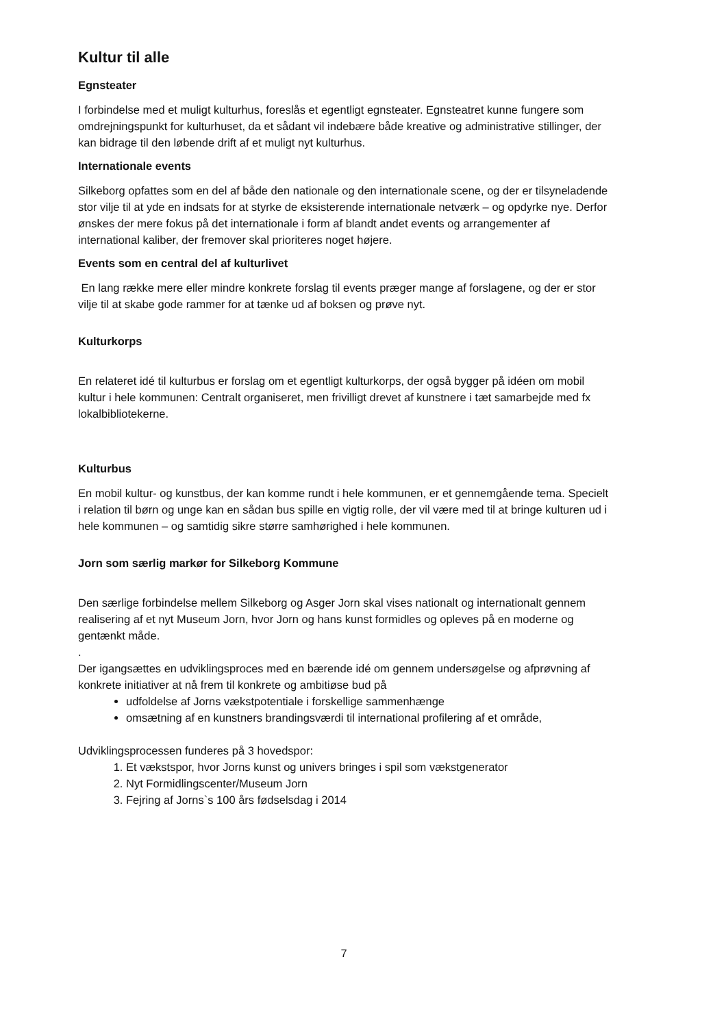Kultur til alle
Egnsteater
I forbindelse med et muligt kulturhus, foreslås et egentligt egnsteater. Egnsteatret kunne fungere som omdrejningspunkt for kulturhuset, da et sådant vil indebære både kreative og administrative stillinger, der kan bidrage til den løbende drift af et muligt nyt kulturhus.
Internationale events
Silkeborg opfattes som en del af både den nationale og den internationale scene, og der er tilsyneladende stor vilje til at yde en indsats for at styrke de eksisterende internationale netværk – og opdyrke nye. Derfor ønskes der mere fokus på det internationale i form af blandt andet events og arrangementer af international kaliber, der fremover skal prioriteres noget højere.
Events som en central del af kulturlivet
En lang række mere eller mindre konkrete forslag til events præger mange af forslagene, og der er stor vilje til at skabe gode rammer for at tænke ud af boksen og prøve nyt.
Kulturkorps
En relateret idé til kulturbus er forslag om et egentligt kulturkorps, der også bygger på idéen om mobil kultur i hele kommunen: Centralt organiseret, men frivilligt drevet af kunstnere i tæt samarbejde med fx lokalbibliotekerne.
Kulturbus
En mobil kultur- og kunstbus, der kan komme rundt i hele kommunen, er et gennemgående tema. Specielt i relation til børn og unge kan en sådan bus spille en vigtig rolle, der vil være med til at bringe kulturen ud i hele kommunen – og samtidig sikre større samhørighed i hele kommunen.
Jorn som særlig markør for Silkeborg Kommune
Den særlige forbindelse mellem Silkeborg og Asger Jorn skal vises nationalt og internationalt gennem realisering af et nyt Museum Jorn, hvor Jorn og hans kunst formidles og opleves på en moderne og gentænkt måde.
.
Der igangsættes en udviklingsproces med en bærende idé om gennem undersøgelse og afprøvning af konkrete initiativer at nå frem til konkrete og ambitiøse bud på
udfoldelse af Jorns vækstpotentiale i forskellige sammenhænge
omsætning af en kunstners brandingsværdi til international profilering af et område,
Udviklingsprocessen funderes på 3 hovedspor:
1. Et vækstspor, hvor Jorns kunst og univers bringes i spil som vækstgenerator
2. Nyt Formidlingscenter/Museum Jorn
3. Fejring af Jorns`s 100 års fødselsdag i 2014
7